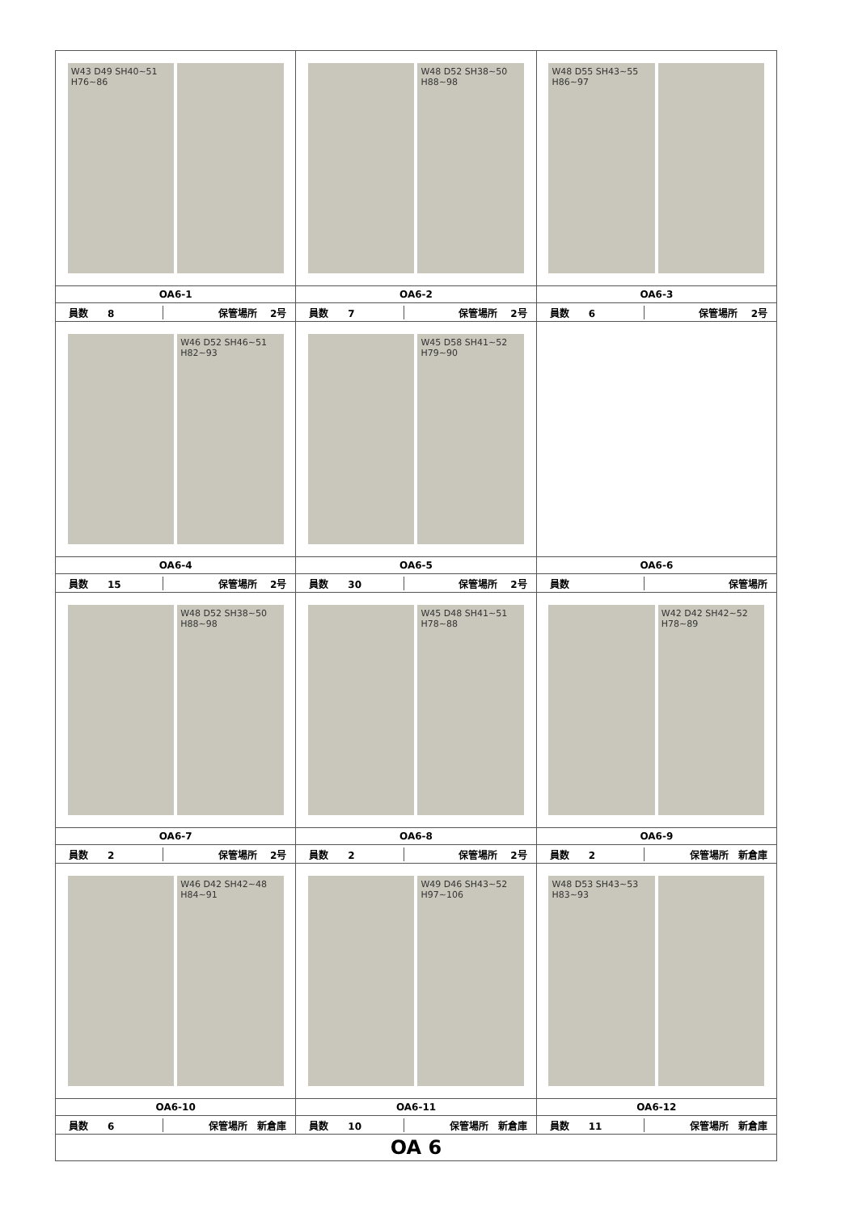| W43 D49 SH40~51 H76~86 | W48 D52 SH38~50 H88~98 | W48 D55 SH43~55 H86~97 |
| OA6-1 | OA6-2 | OA6-3 |
| 員数 8 保管場所 2号 | 員数 7 保管場所 2号 | 員数 6 保管場所 2号 |
| W46 D52 SH46~51 H82~93 | W45 D58 SH41~52 H79~90 | |
| OA6-4 | OA6-5 | OA6-6 |
| 員数 15 保管場所 2号 | 員数 30 保管場所 2号 | 員数 保管場所 |
| W48 D52 SH38~50 H88~98 | W45 D48 SH41~51 H78~88 | W42 D42 SH42~52 H78~89 |
| OA6-7 | OA6-8 | OA6-9 |
| 員数 2 保管場所 2号 | 員数 2 保管場所 2号 | 員数 2 保管場所 新倉庫 |
| W46 D42 SH42~48 H84~91 | W49 D46 SH43~52 H97~106 | W48 D53 SH43~53 H83~93 |
| OA6-10 | OA6-11 | OA6-12 |
| 員数 6 保管場所 新倉庫 | 員数 10 保管場所 新倉庫 | 員数 11 保管場所 新倉庫 |
| OA 6 | | |